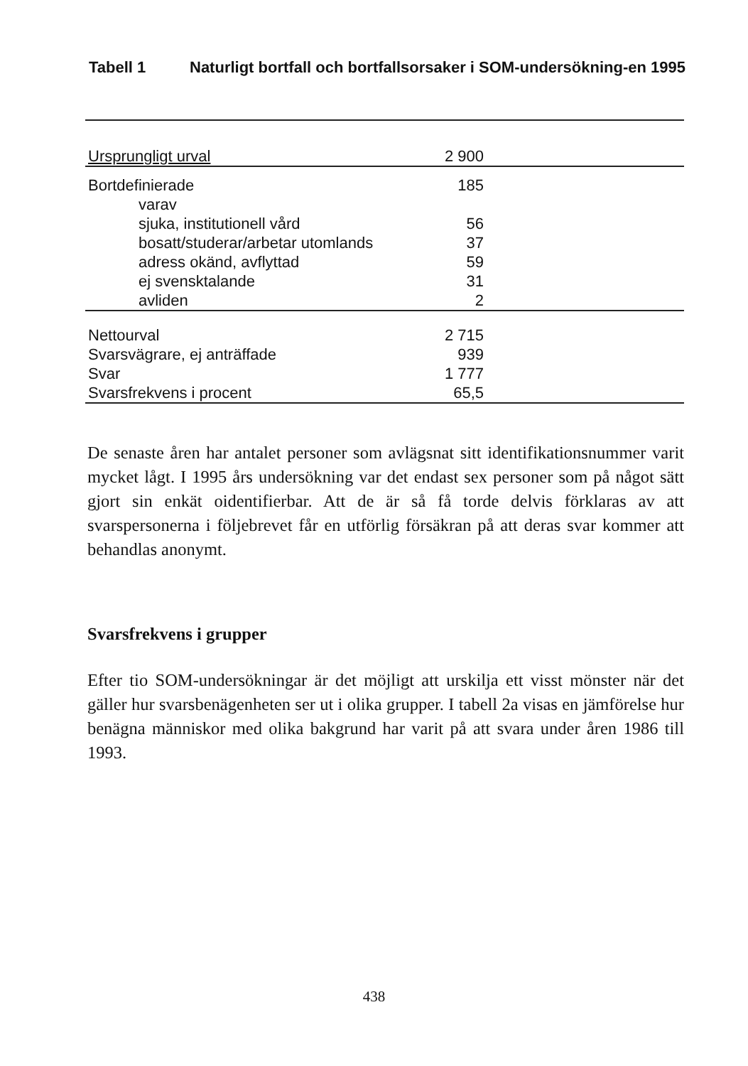Tabell 1 Naturligt bortfall och bortfallsorsaker i SOM-undersökning-en 1995
| Ursprungligt urval | 2 900 | |
| Bortdefinierade | 185 | |
| varav | | |
| sjuka, institutionell vård | 56 | |
| bosatt/studerar/arbetar utomlands | 37 | |
| adress okänd, avflyttad | 59 | |
| ej svensktalande | 31 | |
| avliden | 2 | |
| Nettourval | 2 715 | |
| Svarsvägrare, ej anträffade | 939 | |
| Svar | 1 777 | |
| Svarsfrekvens i procent | 65,5 | |
De senaste åren har antalet personer som avlägsnat sitt identifikationsnummer varit mycket lågt. I 1995 års undersökning var det endast sex personer som på något sätt gjort sin enkät oidentifierbar. Att de är så få torde delvis förklaras av att svarspersonerna i följebrevet får en utförlig försäkran på att deras svar kommer att behandlas anonymt.
Svarsfrekvens i grupper
Efter tio SOM-undersökningar är det möjligt att urskilja ett visst mönster när det gäller hur svarsbenägenheten ser ut i olika grupper. I tabell 2a visas en jämförelse hur benägna människor med olika bakgrund har varit på att svara under åren 1986 till 1993.
438